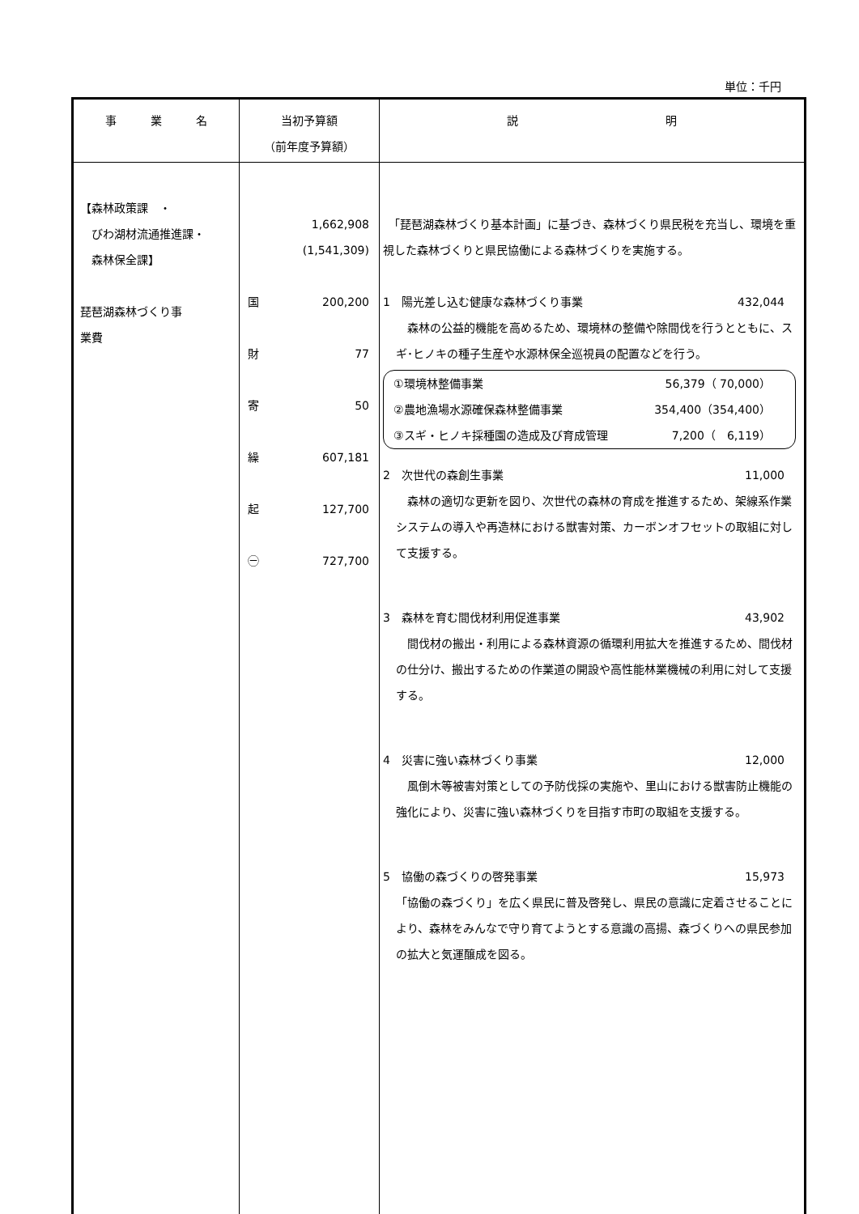単位：千円
| 事 業 名 | 当初予算額 （前年度予算額） | 説 明 |
| --- | --- | --- |
| 【森林政策課 ・ びわ湖材流通推進課・ 森林保全課】 琵琶湖森林づくり事 業費 | 1,662,908 (1,541,309) 国 200,200 財 77 寄 50 繰 607,181 起 127,700 ㊀ 727,700 | 「琵琶湖森林づくり基本計画」に基づき、森林づくり県民税を充当し、環境を重視した森林づくりと県民協働による森林づくりを実施する。 1 陽光差し込む健康な森林づくり事業 432,044 森林の公益的機能を高めるため、環境林の整備や除間伐を行うとともに、スギ･ヒノキの種子生産や水源林保全巡視員の配置などを行う。 ①環境林整備事業 56,379（ 70,000） ②農地漁場水源確保森林整備事業 354,400（354,400） ③スギ・ヒノキ採種園の造成及び育成管理 7,200（ 6,119） 2 次世代の森創生事業 11,000 森林の適切な更新を図り、次世代の森林の育成を推進するため、架線系作業システムの導入や再造林における獣害対策、カーボンオフセットの取組に対して支援する。 3 森林を育む間伐材利用促進事業 43,902 間伐材の搬出・利用による森林資源の循環利用拡大を推進するため、間伐材の仕分け、搬出するための作業道の開設や高性能林業機械の利用に対して支援する。 4 災害に強い森林づくり事業 12,000 風倒木等被害対策としての予防伐採の実施や、里山における獣害防止機能の強化により、災害に強い森林づくりを目指す市町の取組を支援する。 5 協働の森づくりの啓発事業 15,973 「協働の森づくり」を広く県民に普及啓発し、県民の意識に定着させることにより、森林をみんなで守り育てようとする意識の高揚、森づくりへの県民参加の拡大と気運醸成を図る。 |